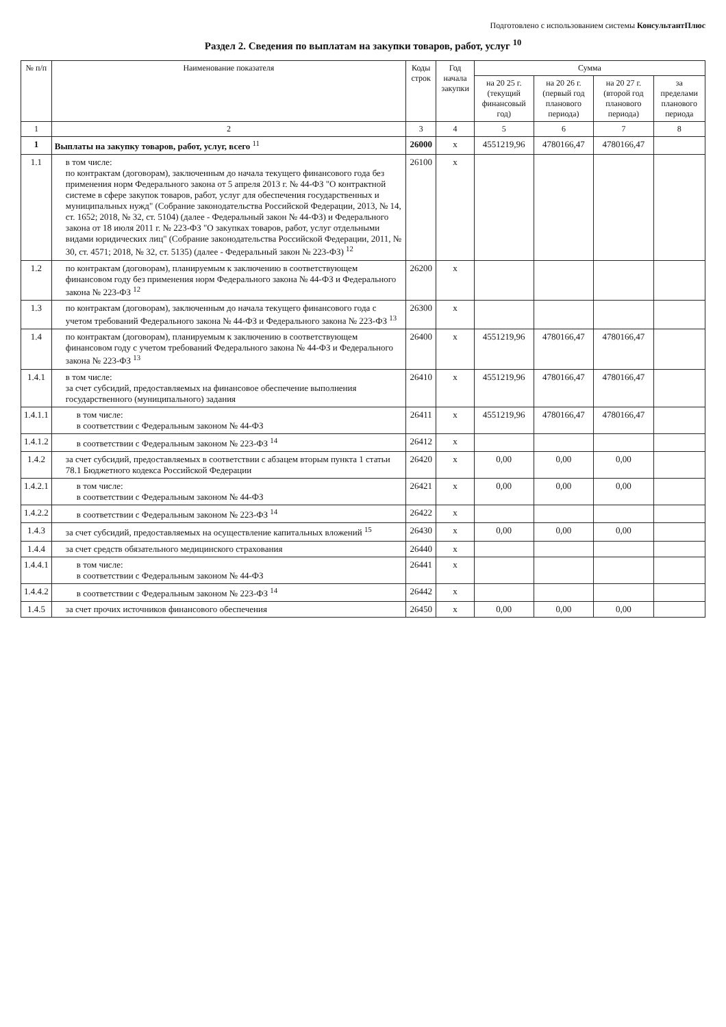Подготовлено с использованием системы КонсультантПлюс
Раздел 2. Сведения по выплатам на закупки товаров, работ, услуг <sup>10</sup>
| № п/п | Наименование показателя | Коды строк | Год начала закупки | Сумма | | | |
| --- | --- | --- | --- | --- | --- | --- | --- |
| | | | | на 20 25 г. (текущий финансовый год) | на 20 26 г. (первый год планового периода) | на 20 27 г. (второй год планового периода) | за пределами планового периода |
| 1 | 2 | 3 | 4 | 5 | 6 | 7 | 8 |
| 1 | Выплаты на закупку товаров, работ, услуг, всего <sup>11</sup> | 26000 | x | 4551219,96 | 4780166,47 | 4780166,47 | |
| 1.1 | в том числе: по контрактам (договорам), заключенным до начала текущего финансового года без применения норм Федерального закона от 5 апреля 2013 г. № 44-ФЗ "О контрактной системе в сфере закупок товаров, работ, услуг для обеспечения государственных и муниципальных нужд" (Собрание законодательства Российской Федерации, 2013, № 14, ст. 1652; 2018, № 32, ст. 5104) (далее - Федеральный закон № 44-ФЗ) и Федерального закона от 18 июля 2011 г. № 223-ФЗ "О закупках товаров, работ, услуг отдельными видами юридических лиц" (Собрание законодательства Российской Федерации, 2011, № 30, ст. 4571; 2018, № 32, ст. 5135) (далее - Федеральный закон № 223-ФЗ) <sup>12</sup> | 26100 | x | | | | |
| 1.2 | по контрактам (договорам), планируемым к заключению в соответствующем финансовом году без применения норм Федерального закона № 44-ФЗ и Федерального закона № 223-ФЗ <sup>12</sup> | 26200 | x | | | | |
| 1.3 | по контрактам (договорам), заключенным до начала текущего финансового года с учетом требований Федерального закона № 44-ФЗ и Федерального закона № 223-ФЗ <sup>13</sup> | 26300 | x | | | | |
| 1.4 | по контрактам (договорам), планируемым к заключению в соответствующем финансовом году с учетом требований Федерального закона № 44-ФЗ и Федерального закона № 223-ФЗ <sup>13</sup> | 26400 | x | 4551219,96 | 4780166,47 | 4780166,47 | |
| 1.4.1 | в том числе: за счет субсидий, предоставляемых на финансовое обеспечение выполнения государственного (муниципального) задания | 26410 | x | 4551219,96 | 4780166,47 | 4780166,47 | |
| 1.4.1.1 | в том числе: в соответствии с Федеральным законом № 44-ФЗ | 26411 | x | 4551219,96 | 4780166,47 | 4780166,47 | |
| 1.4.1.2 | в соответствии с Федеральным законом № 223-ФЗ <sup>14</sup> | 26412 | x | | | | |
| 1.4.2 | за счет субсидий, предоставляемых в соответствии с абзацем вторым пункта 1 статьи 78.1 Бюджетного кодекса Российской Федерации | 26420 | x | 0,00 | 0,00 | 0,00 | |
| 1.4.2.1 | в том числе: в соответствии с Федеральным законом № 44-ФЗ | 26421 | x | 0,00 | 0,00 | 0,00 | |
| 1.4.2.2 | в соответствии с Федеральным законом № 223-ФЗ <sup>14</sup> | 26422 | x | | | | |
| 1.4.3 | за счет субсидий, предоставляемых на осуществление капитальных вложений <sup>15</sup> | 26430 | x | 0,00 | 0,00 | 0,00 | |
| 1.4.4 | за счет средств обязательного медицинского страхования | 26440 | x | | | | |
| 1.4.4.1 | в том числе: в соответствии с Федеральным законом № 44-ФЗ | 26441 | x | | | | |
| 1.4.4.2 | в соответствии с Федеральным законом № 223-ФЗ <sup>14</sup> | 26442 | x | | | | |
| 1.4.5 | за счет прочих источников финансового обеспечения | 26450 | x | 0,00 | 0,00 | 0,00 | |